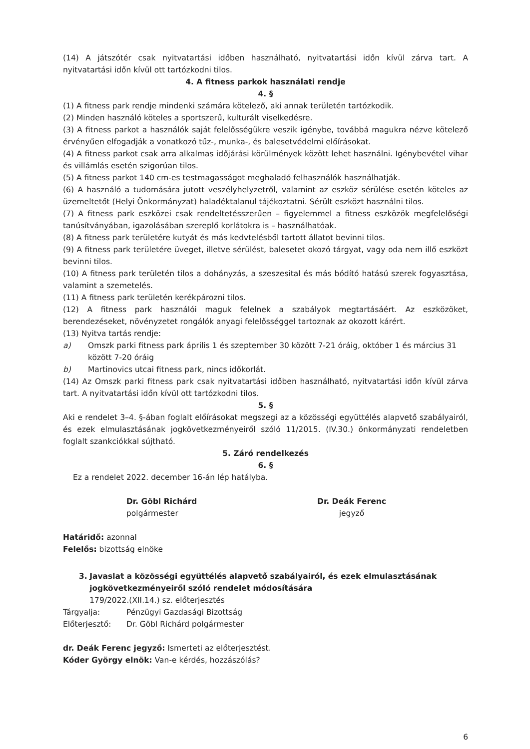(14) A játszótér csak nyitvatartási időben használható, nyitvatartási időn kívül zárva tart. A nyitvatartási időn kívül ott tartózkodni tilos.
4. A fitness parkok használati rendje
4. §
(1) A fitness park rendje mindenki számára kötelező, aki annak területén tartózkodik.
(2) Minden használó köteles a sportszerű, kulturált viselkedésre.
(3) A fitness parkot a használók saját felelősségükre veszik igénybe, továbbá magukra nézve kötelező érvényűen elfogadják a vonatkozó tűz-, munka-, és balesetvédelmi előírásokat.
(4) A fitness parkot csak arra alkalmas időjárási körülmények között lehet használni. Igénybevétel vihar és villámlás esetén szigorúan tilos.
(5) A fitness parkot 140 cm-es testmagasságot meghaladó felhasználók használhatják.
(6) A használó a tudomására jutott veszélyhelyzetről, valamint az eszköz sérülése esetén köteles az üzemeltetőt (Helyi Önkormányzat) haladéktalanul tájékoztatni. Sérült eszközt használni tilos.
(7) A fitness park eszközei csak rendeltetésszerűen – figyelemmel a fitness eszközök megfelelőségi tanúsítványában, igazolásában szereplő korlátokra is – használhatóak.
(8) A fitness park területére kutyát és más kedvtelésből tartott állatot bevinni tilos.
(9) A fitness park területére üveget, illetve sérülést, balesetet okozó tárgyat, vagy oda nem illő eszközt bevinni tilos.
(10) A fitness park területén tilos a dohányzás, a szeszesital és más bódító hatású szerek fogyasztása, valamint a szemetelés.
(11) A fitness park területén kerékpározni tilos.
(12) A fitness park használói maguk felelnek a szabályok megtartásáért. Az eszközöket, berendezéseket, növényzetet rongálók anyagi felelősséggel tartoznak az okozott kárért.
(13) Nyitva tartás rendje:
a) Omszk parki fitness park április 1 és szeptember 30 között 7-21 óráig, október 1 és március 31 között 7-20 óráig
b) Martinovics utcai fitness park, nincs időkorlát.
(14) Az Omszk parki fitness park csak nyitvatartási időben használható, nyitvatartási időn kívül zárva tart. A nyitvatartási időn kívül ott tartózkodni tilos.
5. §
Aki e rendelet 3–4. §-ában foglalt előírásokat megszegi az a közösségi együttélés alapvető szabályairól, és ezek elmulasztásának jogkövetkezményeiről szóló 11/2015. (IV.30.) önkormányzati rendeletben foglalt szankciókkal sújtható.
5. Záró rendelkezés
6. §
Ez a rendelet 2022. december 16-án lép hatályba.
Dr. Göbl Richárd
polgármester
Dr. Deák Ferenc
jegyző
Határidő: azonnal
Felelős: bizottság elnöke
3. Javaslat a közösségi együttélés alapvető szabályairól, és ezek elmulasztásának jogkövetkezményeiről szóló rendelet módosítására
179/2022.(XII.14.) sz. előterjesztés
Tárgyalja: Pénzügyi Gazdasági Bizottság
Előterjesztő: Dr. Göbl Richárd polgármester
dr. Deák Ferenc jegyző: Ismerteti az előterjesztést.
Kóder György elnök: Van-e kérdés, hozzászólás?
6